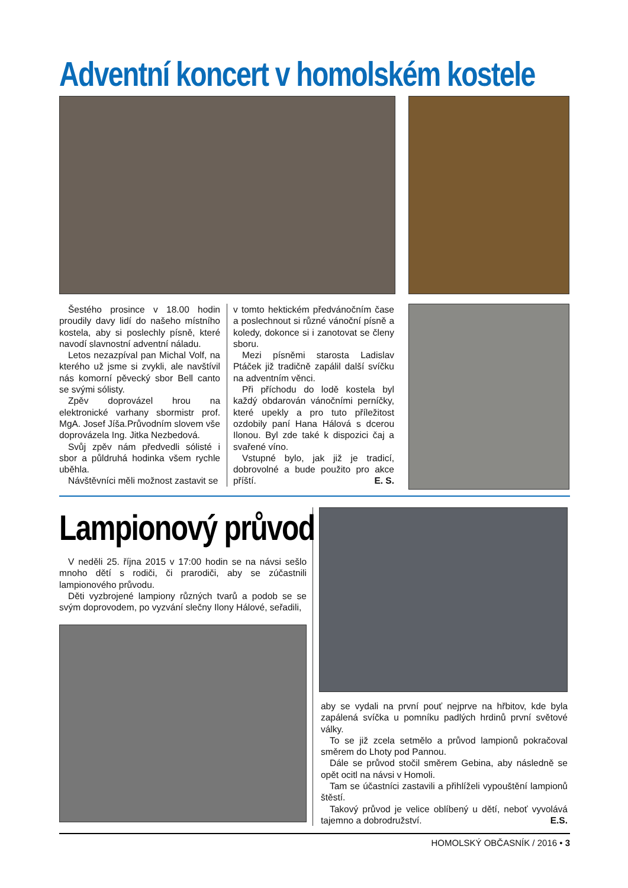Adventní koncert v homolském kostele
Šestého prosince v 18.00 hodin proudily davy lidí do našeho místního kostela, aby si poslechly písně, které navodí slavnostní adventní náladu.
Letos nezazpíval pan Michal Volf, na kterého už jsme si zvykli, ale navštívil nás komorní pěvecký sbor Bell canto se svými sólisty.
Zpěv doprovázel hrou na elektronické varhany sbormistr prof. MgA. Josef Jíša.Průvodním slovem vše doprovázela Ing. Jitka Nezbedová.
Svůj zpěv nám předvedli sólisté i sbor a půldruhá hodinka všem rychle uběhla.
Návštěvníci měli možnost zastavit se
v tomto hektickém předvánočním čase a poslechnout si různé vánoční písně a koledy, dokonce si i zanotovat se členy sboru.
Mezi písněmi starosta Ladislav Ptáček již tradičně zapálil další svíčku na adventním věnci.
Při příchodu do lodě kostela byl každý obdarován vánočními perníčky, které upekly a pro tuto příležitost ozdobily paní Hana Hálová s dcerou Ilonou. Byl zde také k dispozici čaj a svařené víno.
Vstupné bylo, jak již je tradicí, dobrovolné a bude použito pro akce příští. E. S.
Lampionový průvod
V neděli 25. října 2015 v 17:00 hodin se na návsi sešlo mnoho dětí s rodiči, či prarodiči, aby se zúčastnili lampionového průvodu.
Děti vyzbrojené lampiony různých tvarů a podob se se svým doprovodem, po vyzvání slečny Ilony Hálové, seřadili,
aby se vydali na první pouť nejprve na hřbitov, kde byla zapálená svíčka u pomníku padlých hrdinů první světové války.
To se již zcela setmělo a průvod lampionů pokračoval směrem do Lhoty pod Pannou.
Dále se průvod stočil směrem Gebina, aby následně se opět ocitl na návsi v Homoli.
Tam se účastníci zastavili a přihlíželi vypouštění lampionů štěstí.
Takový průvod je velice oblíbený u dětí, neboť vyvolává tajemno a dobrodružství. E.S.
HOMOLSKÝ OBČASNÍK / 2016 • 3